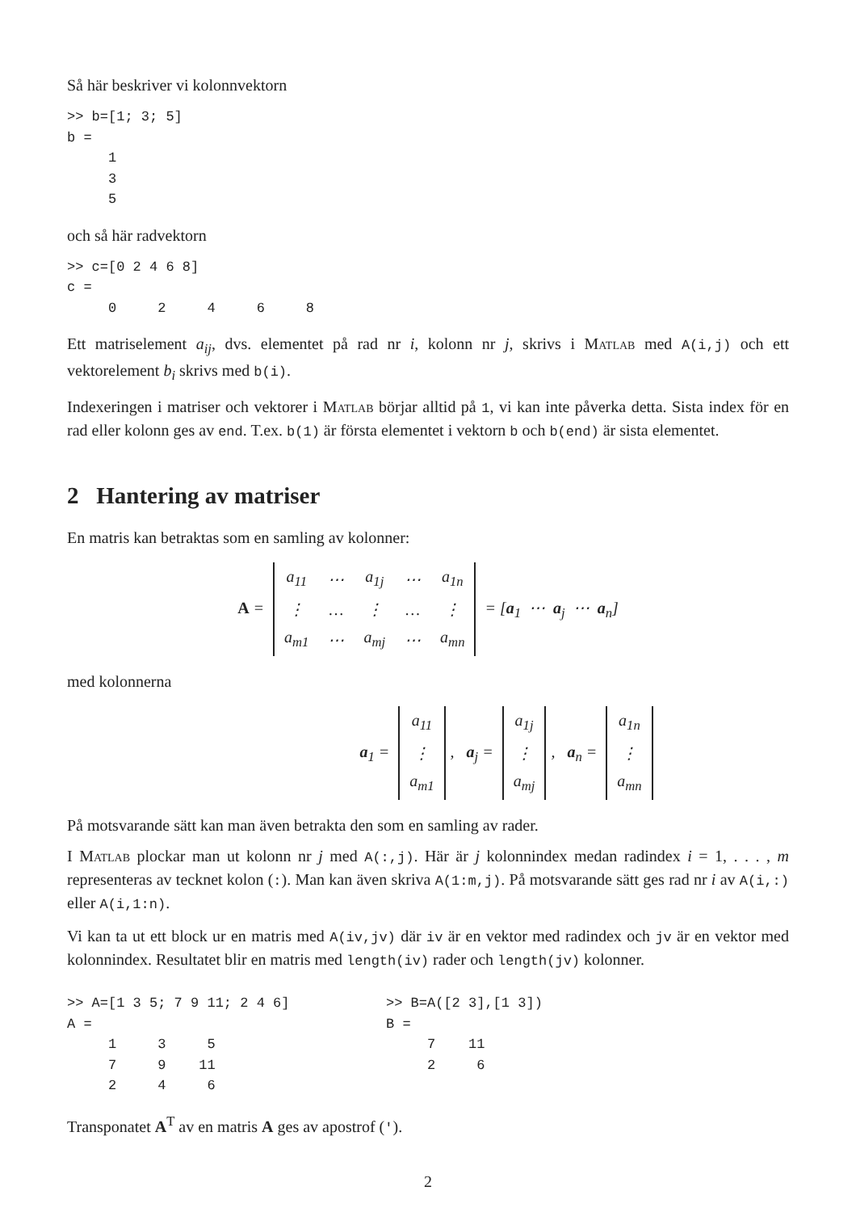Så här beskriver vi kolonnvektorn
>> b=[1; 3; 5]
b =
     1
     3
     5
och så här radvektorn
>> c=[0 2 4 6 8]
c =
     0     2     4     6     8
Ett matriselement a<sub>ij</sub>, dvs. elementet på rad nr i, kolonn nr j, skrivs i Matlab med A(i,j) och ett vektorelement b<sub>i</sub> skrivs med b(i).
Indexeringen i matriser och vektorer i Matlab börjar alltid på 1, vi kan inte påverka detta. Sista index för en rad eller kolonn ges av end. T.ex. b(1) är första elementet i vektorn b och b(end) är sista elementet.
2 Hantering av matriser
En matris kan betraktas som en samling av kolonner:
A =
| a<sub>11</sub> | ⋯ | a<sub>1j</sub> | ⋯ | a<sub>1n</sub> |
| ⋮ | … | ⋮ | … | ⋮ |
| a<sub>m1</sub> | ⋯ | a<sub>mj</sub> | ⋯ | a<sub>mn</sub> |
= [a<sub>1</sub> ⋯ a<sub>j</sub> ⋯ a<sub>n</sub>]
med kolonnerna
a<sub>1</sub> =
| a<sub>11</sub> |
| ⋮ |
| a<sub>m1</sub> |
, a<sub>j</sub> =
| a<sub>1j</sub> |
| ⋮ |
| a<sub>mj</sub> |
, a<sub>n</sub> =
| a<sub>1n</sub> |
| ⋮ |
| a<sub>mn</sub> |
På motsvarande sätt kan man även betrakta den som en samling av rader.
I Matlab plockar man ut kolonn nr j med A(:,j). Här är j kolonnindex medan radindex i = 1, . . . , m representeras av tecknet kolon (:). Man kan även skriva A(1:m,j). På motsvarande sätt ges rad nr i av A(i,:) eller A(i,1:n).
Vi kan ta ut ett block ur en matris med A(iv,jv) där iv är en vektor med radindex och jv är en vektor med kolonnindex. Resultatet blir en matris med length(iv) rader och length(jv) kolonner.
>> A=[1 3 5; 7 9 11; 2 4 6]
A =
     1     3     5
     7     9    11
     2     4     6
>> B=A([2 3],[1 3])
B =
     7    11
     2     6
Transponatet A<sup>T</sup> av en matris A ges av apostrof (').
2